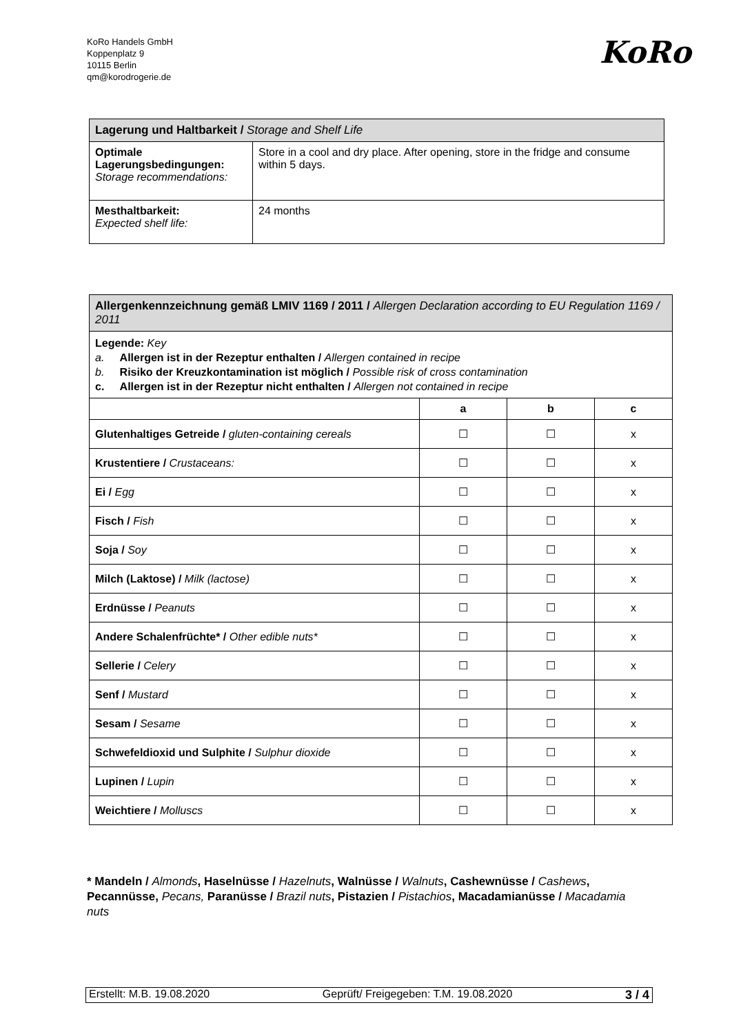KoRo Handels GmbH
Koppenplatz 9
10115 Berlin
qm@korodrogerie.de
KoRo
| Lagerung und Haltbarkeit / Storage and Shelf Life | |
| Optimale Lagerungsbedingungen: Storage recommendations: | Store in a cool and dry place. After opening, store in the fridge and consume within 5 days. |
| Mesthaltbarkeit: Expected shelf life: | 24 months |
| Allergenkennzeichnung gemäß LMIV 1169 / 2011 / Allergen Declaration according to EU Regulation 1169 / 2011 | | | |
| Legende: Key a. Allergen ist in der Rezeptur enthalten / Allergen contained in recipe b. Risiko der Kreuzkontamination ist möglich / Possible risk of cross contamination c. Allergen ist in der Rezeptur nicht enthalten / Allergen not contained in recipe | | | |
| | a | b | c |
| Glutenhaltiges Getreide / gluten-containing cereals | ☐ | ☐ | x |
| Krustentiere / Crustaceans: | ☐ | ☐ | x |
| Ei / Egg | ☐ | ☐ | x |
| Fisch / Fish | ☐ | ☐ | x |
| Soja / Soy | ☐ | ☐ | x |
| Milch (Laktose) / Milk (lactose) | ☐ | ☐ | x |
| Erdnüsse / Peanuts | ☐ | ☐ | x |
| Andere Schalenfrüchte* / Other edible nuts* | ☐ | ☐ | x |
| Sellerie / Celery | ☐ | ☐ | x |
| Senf / Mustard | ☐ | ☐ | x |
| Sesam / Sesame | ☐ | ☐ | x |
| Schwefeldioxid und Sulphite / Sulphur dioxide | ☐ | ☐ | x |
| Lupinen / Lupin | ☐ | ☐ | x |
| Weichtiere / Molluscs | ☐ | ☐ | x |
* Mandeln / Almonds, Haselnüsse / Hazelnuts, Walnüsse / Walnuts, Cashewnüsse / Cashews, Pecannüsse, Pecans, Paranüsse / Brazil nuts, Pistazien / Pistachios, Macadamianüsse / Macadamia nuts
Erstellt: M.B. 19.08.2020 Geprüft/ Freigegeben: T.M. 19.08.2020 3 / 4